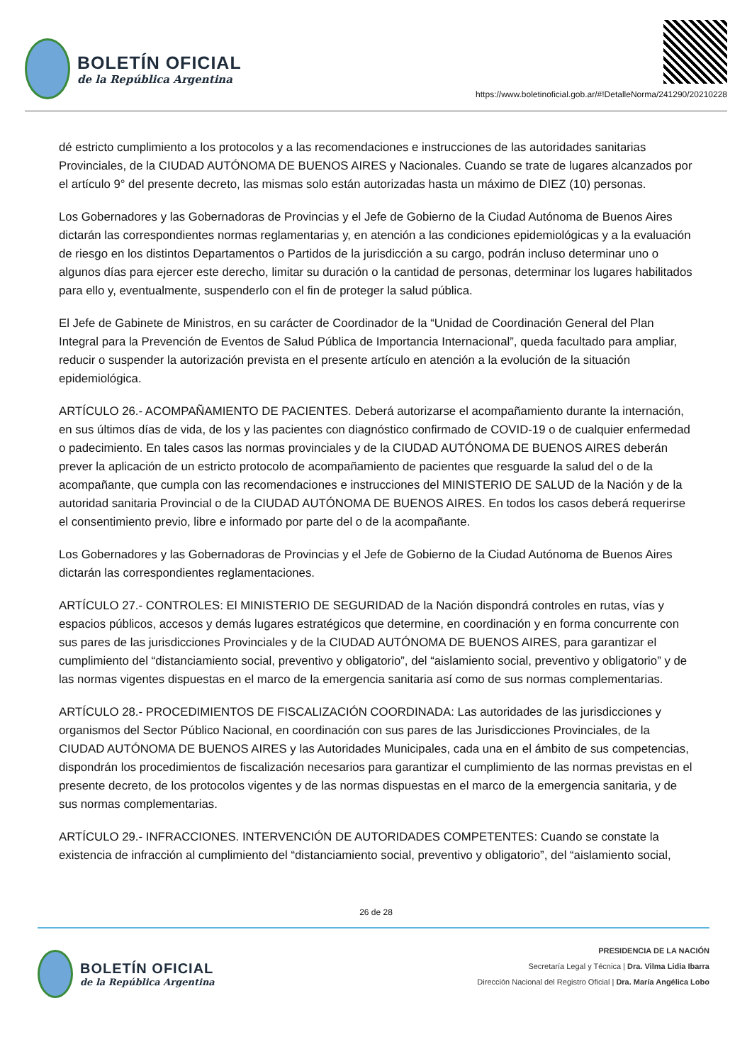BOLETÍN OFICIAL
de la República Argentina
https://www.boletinoficial.gob.ar/#!DetalleNorma/241290/20210228
dé estricto cumplimiento a los protocolos y a las recomendaciones e instrucciones de las autoridades sanitarias Provinciales, de la CIUDAD AUTÓNOMA DE BUENOS AIRES y Nacionales. Cuando se trate de lugares alcanzados por el artículo 9° del presente decreto, las mismas solo están autorizadas hasta un máximo de DIEZ (10) personas.
Los Gobernadores y las Gobernadoras de Provincias y el Jefe de Gobierno de la Ciudad Autónoma de Buenos Aires dictarán las correspondientes normas reglamentarias y, en atención a las condiciones epidemiológicas y a la evaluación de riesgo en los distintos Departamentos o Partidos de la jurisdicción a su cargo, podrán incluso determinar uno o algunos días para ejercer este derecho, limitar su duración o la cantidad de personas, determinar los lugares habilitados para ello y, eventualmente, suspenderlo con el fin de proteger la salud pública.
El Jefe de Gabinete de Ministros, en su carácter de Coordinador de la “Unidad de Coordinación General del Plan Integral para la Prevención de Eventos de Salud Pública de Importancia Internacional”, queda facultado para ampliar, reducir o suspender la autorización prevista en el presente artículo en atención a la evolución de la situación epidemiológica.
ARTÍCULO 26.- ACOMPAÑAMIENTO DE PACIENTES. Deberá autorizarse el acompañamiento durante la internación, en sus últimos días de vida, de los y las pacientes con diagnóstico confirmado de COVID-19 o de cualquier enfermedad o padecimiento. En tales casos las normas provinciales y de la CIUDAD AUTÓNOMA DE BUENOS AIRES deberán prever la aplicación de un estricto protocolo de acompañamiento de pacientes que resguarde la salud del o de la acompañante, que cumpla con las recomendaciones e instrucciones del MINISTERIO DE SALUD de la Nación y de la autoridad sanitaria Provincial o de la CIUDAD AUTÓNOMA DE BUENOS AIRES. En todos los casos deberá requerirse el consentimiento previo, libre e informado por parte del o de la acompañante.
Los Gobernadores y las Gobernadoras de Provincias y el Jefe de Gobierno de la Ciudad Autónoma de Buenos Aires dictarán las correspondientes reglamentaciones.
ARTÍCULO 27.- CONTROLES: El MINISTERIO DE SEGURIDAD de la Nación dispondrá controles en rutas, vías y espacios públicos, accesos y demás lugares estratégicos que determine, en coordinación y en forma concurrente con sus pares de las jurisdicciones Provinciales y de la CIUDAD AUTÓNOMA DE BUENOS AIRES, para garantizar el cumplimiento del “distanciamiento social, preventivo y obligatorio”, del “aislamiento social, preventivo y obligatorio” y de las normas vigentes dispuestas en el marco de la emergencia sanitaria así como de sus normas complementarias.
ARTÍCULO 28.- PROCEDIMIENTOS DE FISCALIZACIÓN COORDINADA: Las autoridades de las jurisdicciones y organismos del Sector Público Nacional, en coordinación con sus pares de las Jurisdicciones Provinciales, de la CIUDAD AUTÓNOMA DE BUENOS AIRES y las Autoridades Municipales, cada una en el ámbito de sus competencias, dispondrán los procedimientos de fiscalización necesarios para garantizar el cumplimiento de las normas previstas en el presente decreto, de los protocolos vigentes y de las normas dispuestas en el marco de la emergencia sanitaria, y de sus normas complementarias.
ARTÍCULO 29.- INFRACCIONES. INTERVENCIÓN DE AUTORIDADES COMPETENTES: Cuando se constate la existencia de infracción al cumplimiento del “distanciamiento social, preventivo y obligatorio”, del “aislamiento social,
26 de 28
BOLETÍN OFICIAL
de la República Argentina
PRESIDENCIA DE LA NACIÓN
Secretaría Legal y Técnica | Dra. Vilma Lidia Ibarra
Dirección Nacional del Registro Oficial | Dra. María Angélica Lobo